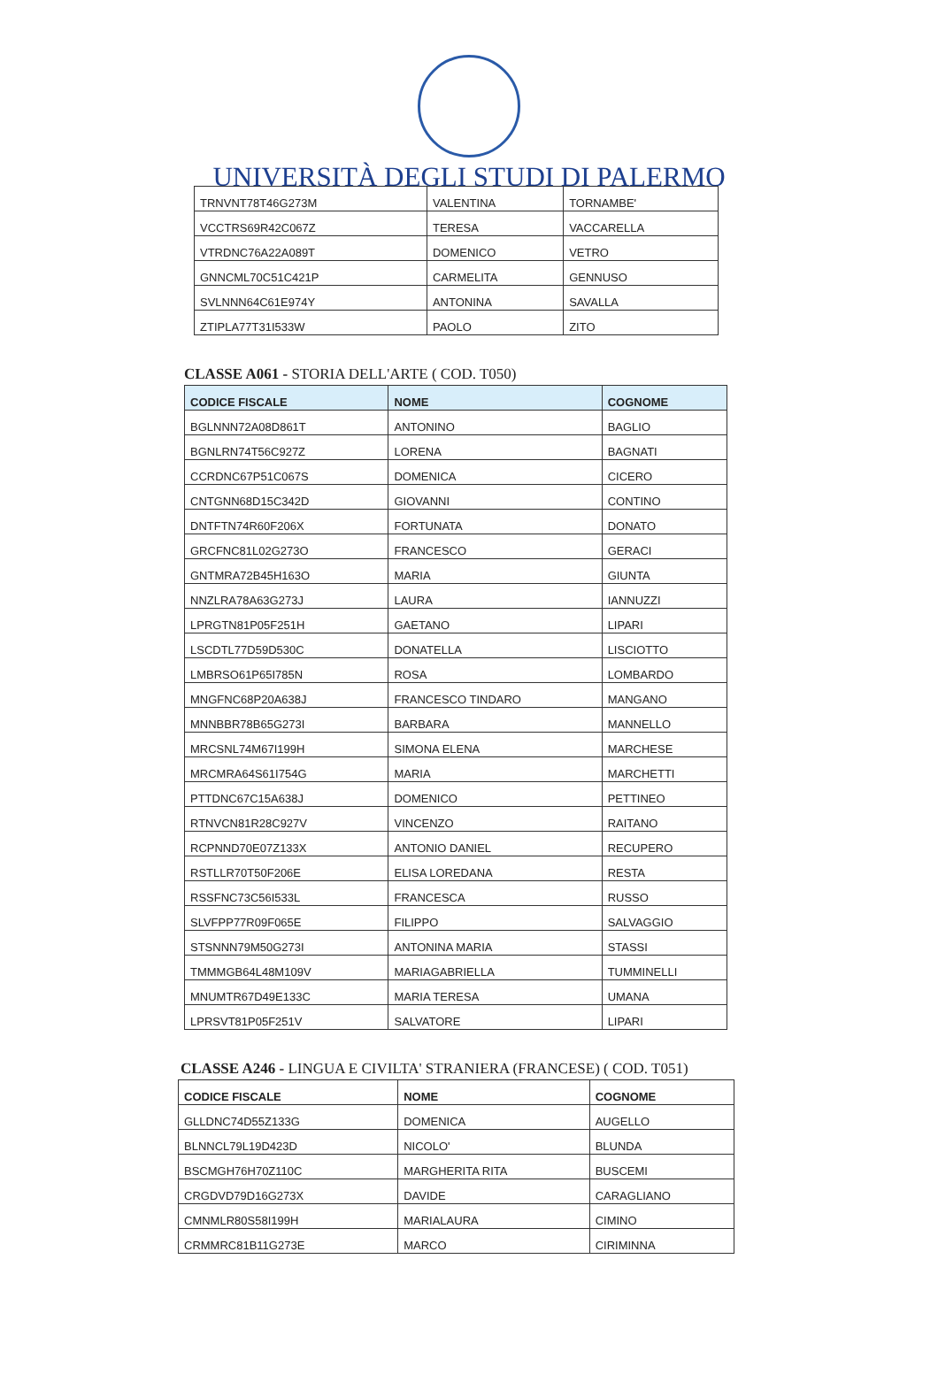UNIVERSITÀ DEGLI STUDI DI PALERMO
| TRNVNT78T46G273M | VALENTINA | TORNAMBE' |
| VCCTRS69R42C067Z | TERESA | VACCARELLA |
| VTRDNC76A22A089T | DOMENICO | VETRO |
| GNNCML70C51C421P | CARMELITA | GENNUSO |
| SVLNNN64C61E974Y | ANTONINA | SAVALLA |
| ZTIPLA77T31I533W | PAOLO | ZITO |
CLASSE A061 - STORIA DELL'ARTE ( COD. T050)
| CODICE FISCALE | NOME | COGNOME |
| --- | --- | --- |
| BGLNNN72A08D861T | ANTONINO | BAGLIO |
| BGNLRN74T56C927Z | LORENA | BAGNATI |
| CCRDNC67P51C067S | DOMENICA | CICERO |
| CNTGNN68D15C342D | GIOVANNI | CONTINO |
| DNTFTN74R60F206X | FORTUNATA | DONATO |
| GRCFNC81L02G273O | FRANCESCO | GERACI |
| GNTMRA72B45H163O | MARIA | GIUNTA |
| NNZLRA78A63G273J | LAURA | IANNUZZI |
| LPRGTN81P05F251H | GAETANO | LIPARI |
| LSCDTL77D59D530C | DONATELLA | LISCIOTTO |
| LMBRSO61P65I785N | ROSA | LOMBARDO |
| MNGFNC68P20A638J | FRANCESCO TINDARO | MANGANO |
| MNNBBR78B65G273I | BARBARA | MANNELLO |
| MRCSNL74M67I199H | SIMONA ELENA | MARCHESE |
| MRCMRA64S61I754G | MARIA | MARCHETTI |
| PTTDNC67C15A638J | DOMENICO | PETTINEO |
| RTNVCN81R28C927V | VINCENZO | RAITANO |
| RCPNND70E07Z133X | ANTONIO DANIEL | RECUPERO |
| RSTLLR70T50F206E | ELISA LOREDANA | RESTA |
| RSSFNC73C56I533L | FRANCESCA | RUSSO |
| SLVFPP77R09F065E | FILIPPO | SALVAGGIO |
| STSNNN79M50G273I | ANTONINA MARIA | STASSI |
| TMMMGB64L48M109V | MARIAGABRIELLA | TUMMINELLI |
| MNUMTR67D49E133C | MARIA TERESA | UMANA |
| LPRSVT81P05F251V | SALVATORE | LIPARI |
CLASSE A246 - LINGUA E CIVILTA' STRANIERA (FRANCESE) ( COD. T051)
| CODICE FISCALE | NOME | COGNOME |
| --- | --- | --- |
| GLLDNC74D55Z133G | DOMENICA | AUGELLO |
| BLNNCL79L19D423D | NICOLO' | BLUNDA |
| BSCMGH76H70Z110C | MARGHERITA RITA | BUSCEMI |
| CRGDVD79D16G273X | DAVIDE | CARAGLIANO |
| CMNMLR80S58I199H | MARIALAURA | CIMINO |
| CRMMRC81B11G273E | MARCO | CIRIMINNA |